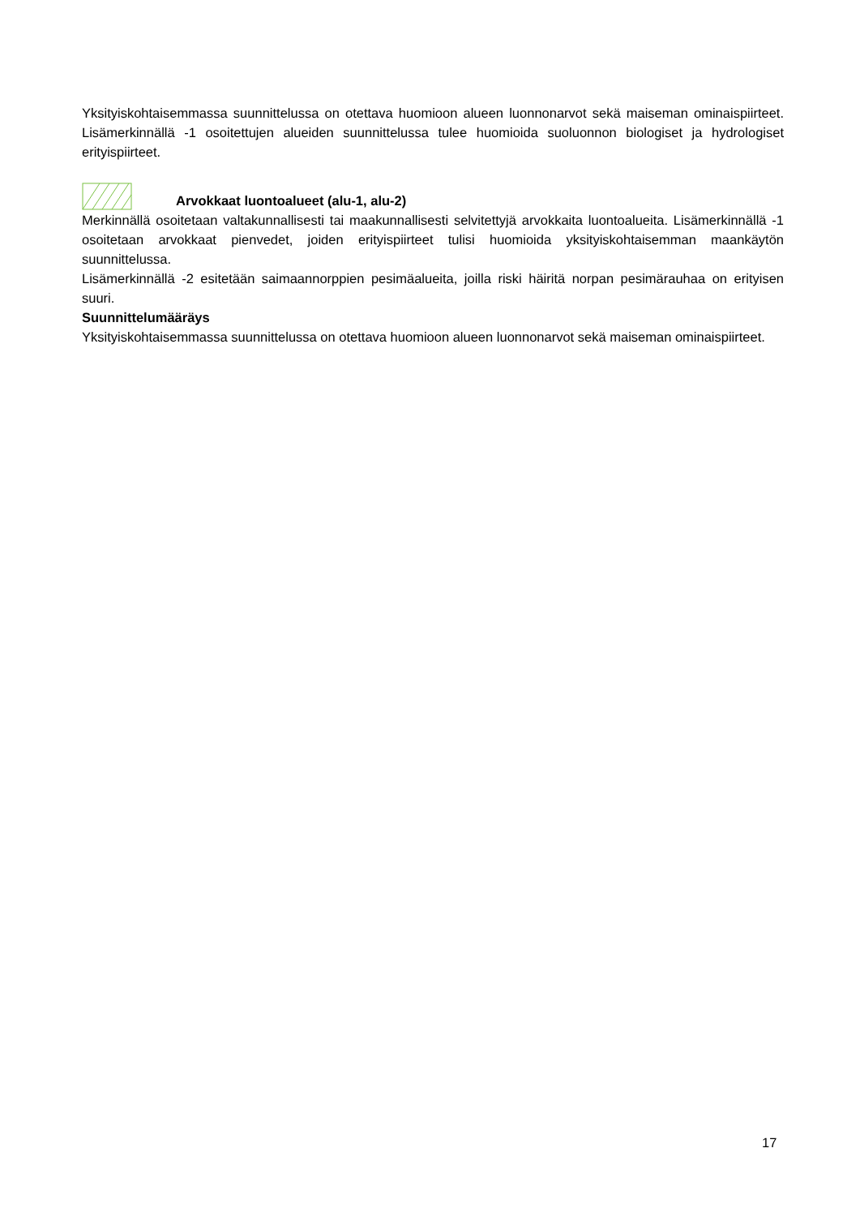Yksityiskohtaisemmassa suunnittelussa on otettava huomioon alueen luonnonarvot sekä maiseman ominaispiirteet. Lisämerkinnällä -1 osoitettujen alueiden suunnittelussa tulee huomioida suoluonnon biologiset ja hydrologiset erityispiirteet.
Arvokkaat luontoalueet (alu-1, alu-2)
Merkinnällä osoitetaan valtakunnallisesti tai maakunnallisesti selvitettyjä arvokkaita luontoalueita. Lisämerkinnällä -1 osoitetaan arvokkaat pienvedet, joiden erityispiirteet tulisi huomioida yksityiskohtaisemman maankäytön suunnittelussa.
Lisämerkinnällä -2 esitetään saimaannorppien pesimäalueita, joilla riski häiritä norpan pesimärauhaa on erityisen suuri.
Suunnittelumääräys
Yksityiskohtaisemmassa suunnittelussa on otettava huomioon alueen luonnonarvot sekä maiseman ominaispiirteet.
17